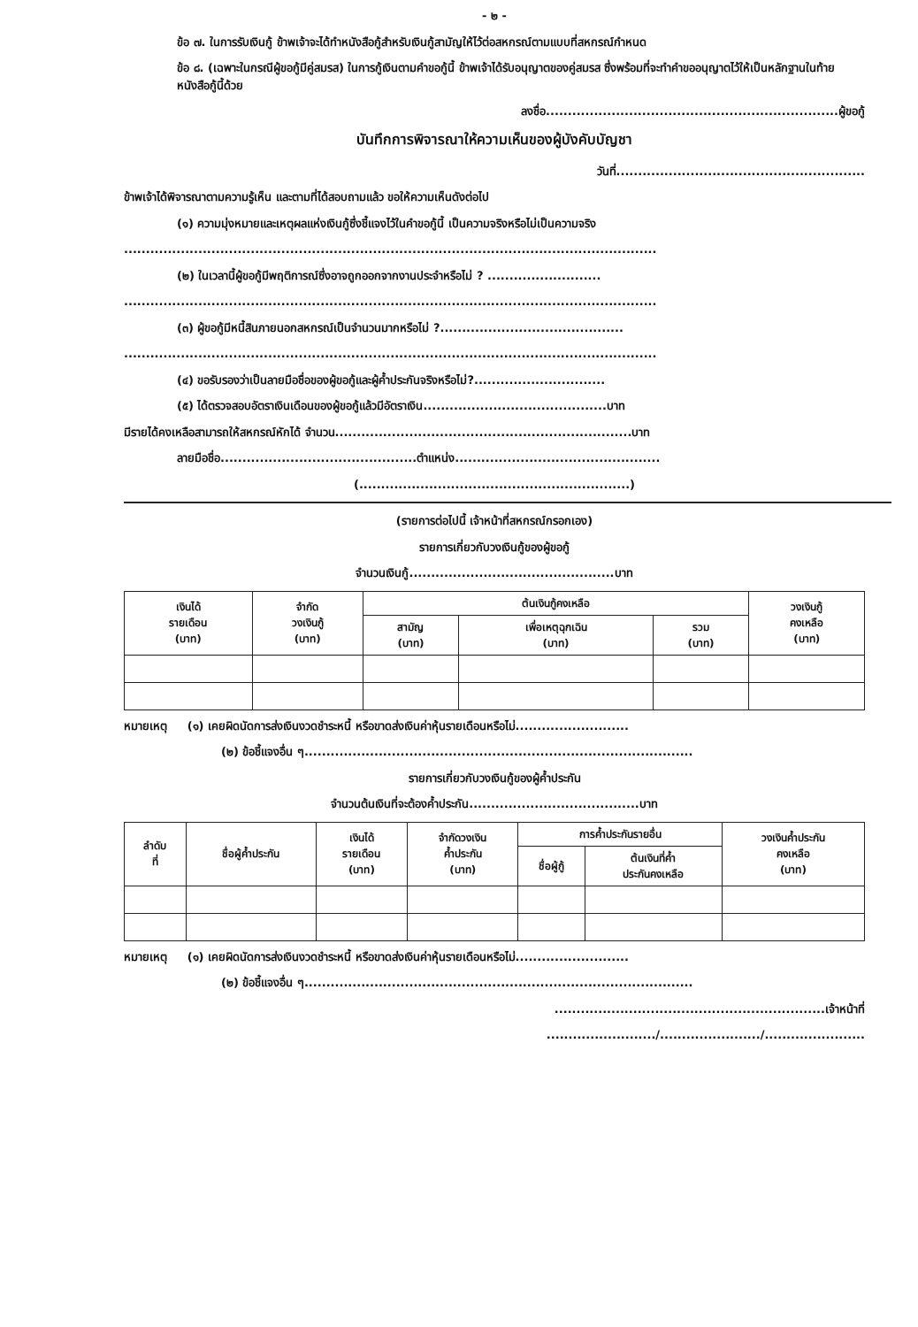- ๒ -
ข้อ ๗. ในการรับเงินกู้ ข้าพเจ้าจะได้ทำหนังสือกู้สำหรับเงินกู้สามัญให้ไว้ต่อสหกรณ์ตามแบบที่สหกรณ์กำหนด
ข้อ ๘. (เฉพาะในกรณีผู้ขอกู้มีคู่สมรส) ในการกู้เงินตามคำขอกู้นี้ ข้าพเจ้าได้รับอนุญาตของคู่สมรส ซึ่งพร้อมที่จะทำคำขออนุญาตไว้ให้เป็นหลักฐานในท้ายหนังสือกู้นี้ด้วย
ลงชื่อ...................................................................ผู้ขอกู้
บันทึกการพิจารณาให้ความเห็นของผู้บังคับบัญชา
วันที่.........................................................
ข้าพเจ้าได้พิจารณาตามความรู้เห็น และตามที่ได้สอบถามแล้ว ขอให้ความเห็นดังต่อไป
(๑) ความมุ่งหมายและเหตุผลแห่งเงินกู้ซึ่งชี้แจงไว้ในคำขอกู้นี้ เป็นความจริงหรือไม่เป็นความจริง
..........................................................................................................................
(๒) ในเวลานี้ผู้ขอกู้มีพฤติการณ์ซึ่งอาจถูกออกจากงานประจำหรือไม่ ? ..........................
..........................................................................................................................
(๓) ผู้ขอกู้มีหนี้สินภายนอกสหกรณ์เป็นจำนวนมากหรือไม่ ?..........................................
..........................................................................................................................
(๔) ขอรับรองว่าเป็นลายมือชื่อของผู้ขอกู้และผู้ค้ำประกันจริงหรือไม่?..............................
(๕) ได้ตรวจสอบอัตราเงินเดือนของผู้ขอกู้แล้วมีอัตราเงิน..........................................บาท
มีรายได้คงเหลือสามารถให้สหกรณ์หักได้ จำนวน....................................................................บาท
ลายมือชื่อ.............................................ตำแหน่ง...............................................
(..............................................................)
(รายการต่อไปนี้ เจ้าหน้าที่สหกรณ์กรอกเอง)
รายการเกี่ยวกับวงเงินกู้ของผู้ขอกู้
จำนวนเงินกู้...............................................บาท
| เงินได้ รายเดือน (บาท) | จำกัด วงเงินกู้ (บาท) | ต้นเงินกู้คงเหลือ | | | วงเงินกู้ คงเหลือ (บาท) |
| --- | --- | --- | --- | --- | --- |
| | | สามัญ (บาท) | เพื่อเหตุฉุกเฉิน (บาท) | รวม (บาท) | |
หมายเหตุ (๑) เคยผิดนัดการส่งเงินงวดชำระหนี้ หรือขาดส่งเงินค่าหุ้นรายเดือนหรือไม่..........................
(๒) ข้อชี้แจงอื่น ๆ.........................................................................................
รายการเกี่ยวกับวงเงินกู้ของผู้ค้ำประกัน
จำนวนต้นเงินที่จะต้องค้ำประกัน.......................................บาท
| ลำดับ ที่ | ชื่อผู้ค้ำประกัน | เงินได้ รายเดือน (บาท) | จำกัดวงเงิน ค้ำประกัน (บาท) | การค้ำประกันรายอื่น | | วงเงินค้ำประกัน คงเหลือ (บาท) |
| --- | --- | --- | --- | --- | --- | --- |
| | | | | ชื่อผู้กู้ | ต้นเงินที่ค้ำ ประกันคงเหลือ | |
หมายเหตุ (๑) เคยผิดนัดการส่งเงินงวดชำระหนี้ หรือขาดส่งเงินค่าหุ้นรายเดือนหรือไม่..........................
(๒) ข้อชี้แจงอื่น ๆ.........................................................................................
..............................................................เจ้าหน้าที่
........................./......................./.......................